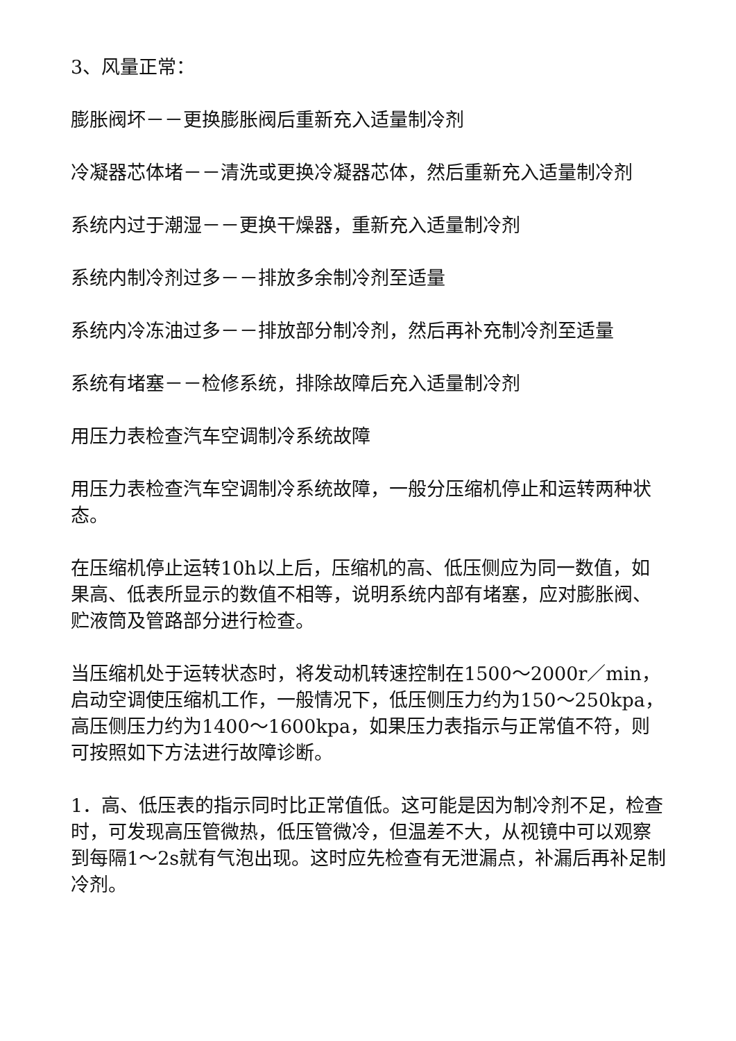3、风量正常：
膨胀阀坏－－更换膨胀阀后重新充入适量制冷剂
冷凝器芯体堵－－清洗或更换冷凝器芯体，然后重新充入适量制冷剂
系统内过于潮湿－－更换干燥器，重新充入适量制冷剂
系统内制冷剂过多－－排放多余制冷剂至适量
系统内冷冻油过多－－排放部分制冷剂，然后再补充制冷剂至适量
系统有堵塞－－检修系统，排除故障后充入适量制冷剂
用压力表检查汽车空调制冷系统故障
用压力表检查汽车空调制冷系统故障，一般分压缩机停止和运转两种状态。
在压缩机停止运转10h以上后，压缩机的高、低压侧应为同一数值，如果高、低表所显示的数值不相等，说明系统内部有堵塞，应对膨胀阀、贮液筒及管路部分进行检查。
当压缩机处于运转状态时，将发动机转速控制在1500～2000r／min，启动空调使压缩机工作，一般情况下，低压侧压力约为150～250kpa，高压侧压力约为1400～1600kpa，如果压力表指示与正常值不符，则可按照如下方法进行故障诊断。
1．高、低压表的指示同时比正常值低。这可能是因为制冷剂不足，检查时，可发现高压管微热，低压管微冷，但温差不大，从视镜中可以观察到每隔1～2s就有气泡出现。这时应先检查有无泄漏点，补漏后再补足制冷剂。